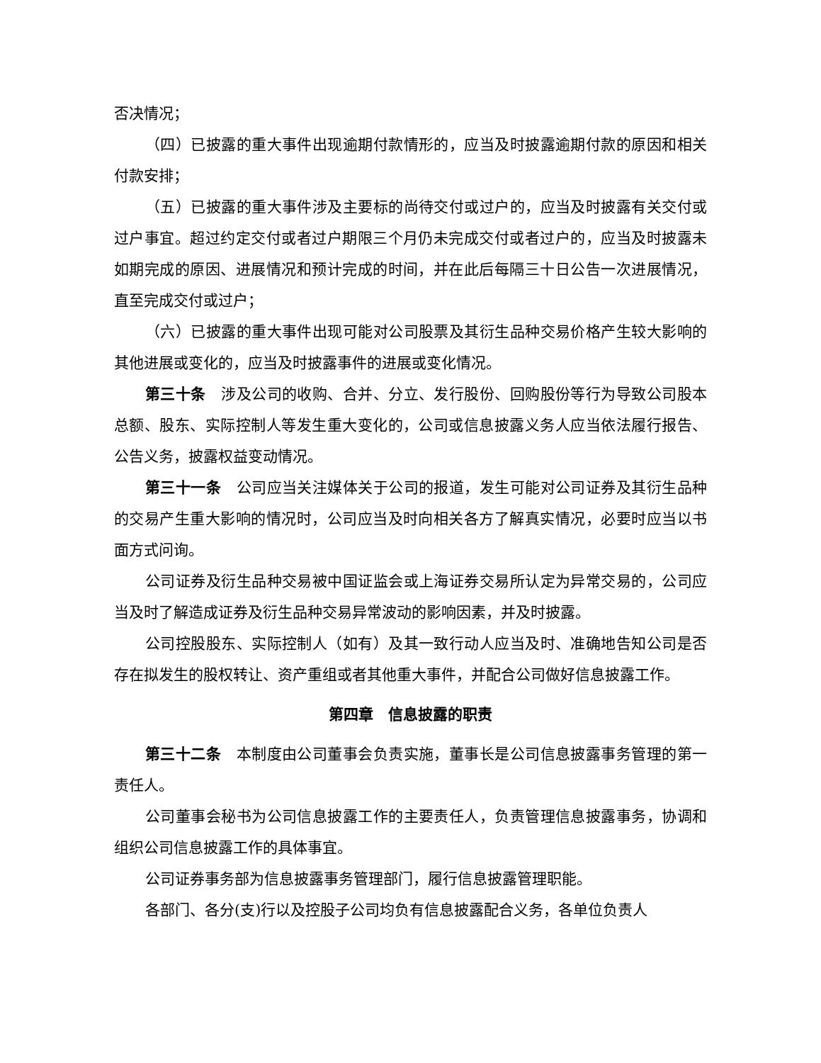否决情况；
（四）已披露的重大事件出现逾期付款情形的，应当及时披露逾期付款的原因和相关付款安排；
（五）已披露的重大事件涉及主要标的尚待交付或过户的，应当及时披露有关交付或过户事宜。超过约定交付或者过户期限三个月仍未完成交付或者过户的，应当及时披露未如期完成的原因、进展情况和预计完成的时间，并在此后每隔三十日公告一次进展情况，直至完成交付或过户；
（六）已披露的重大事件出现可能对公司股票及其衍生品种交易价格产生较大影响的其他进展或变化的，应当及时披露事件的进展或变化情况。
第三十条　涉及公司的收购、合并、分立、发行股份、回购股份等行为导致公司股本总额、股东、实际控制人等发生重大变化的，公司或信息披露义务人应当依法履行报告、公告义务，披露权益变动情况。
第三十一条　公司应当关注媒体关于公司的报道，发生可能对公司证券及其衍生品种的交易产生重大影响的情况时，公司应当及时向相关各方了解真实情况，必要时应当以书面方式问询。
公司证券及衍生品种交易被中国证监会或上海证券交易所认定为异常交易的，公司应当及时了解造成证券及衍生品种交易异常波动的影响因素，并及时披露。
公司控股股东、实际控制人（如有）及其一致行动人应当及时、准确地告知公司是否存在拟发生的股权转让、资产重组或者其他重大事件，并配合公司做好信息披露工作。
第四章　信息披露的职责
第三十二条　本制度由公司董事会负责实施，董事长是公司信息披露事务管理的第一责任人。
公司董事会秘书为公司信息披露工作的主要责任人，负责管理信息披露事务，协调和组织公司信息披露工作的具体事宜。
公司证券事务部为信息披露事务管理部门，履行信息披露管理职能。
各部门、各分(支)行以及控股子公司均负有信息披露配合义务，各单位负责人